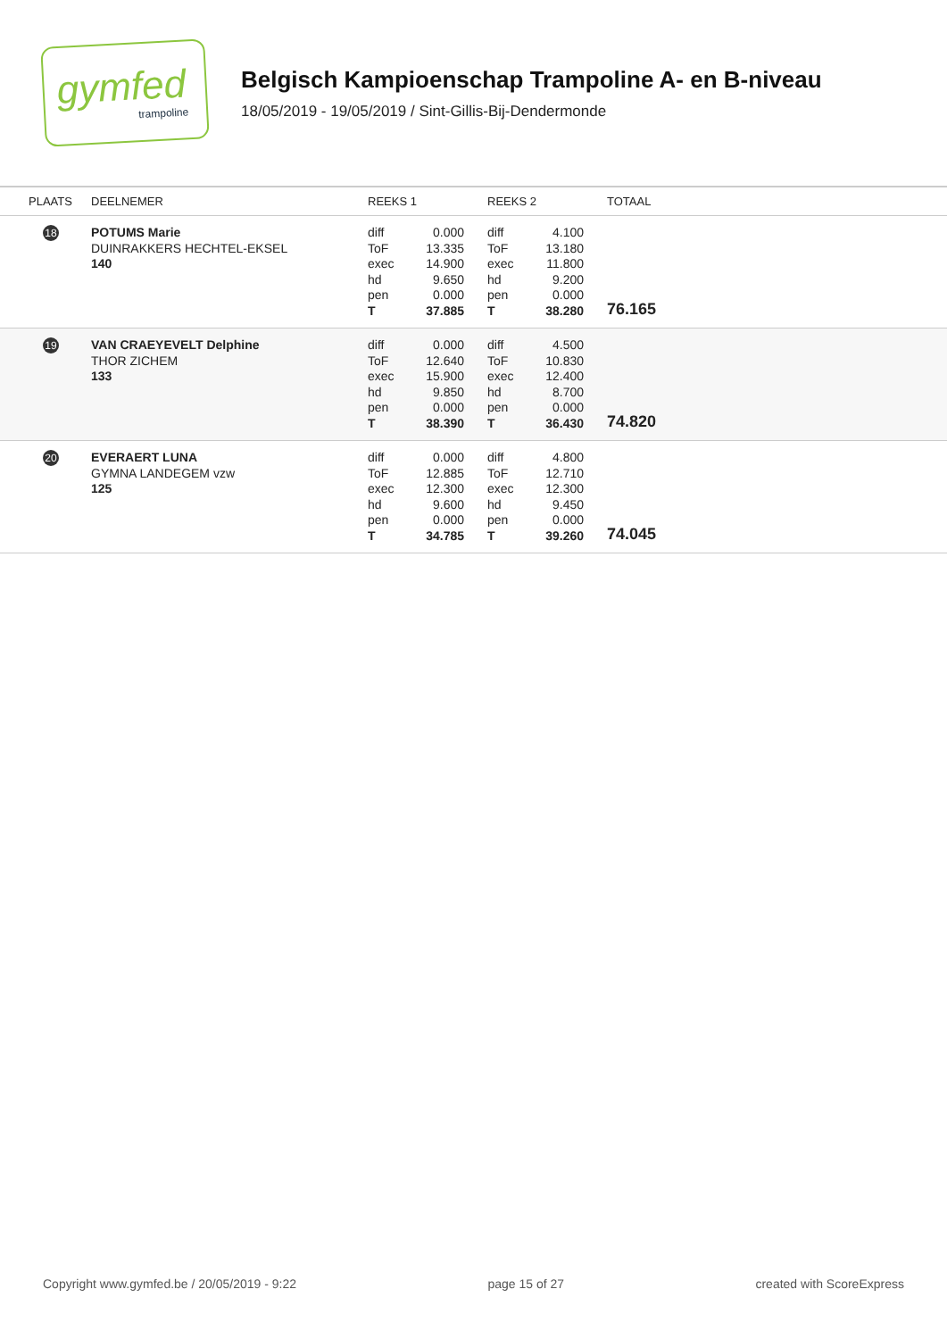gymfed
trampoline
Belgisch Kampioenschap Trampoline A- en B-niveau
18/05/2019 - 19/05/2019 / Sint-Gillis-Bij-Dendermonde
| PLAATS | DEELNEMER | REEKS 1 | | REEKS 2 | | TOTAAL |
| --- | --- | --- | --- | --- | --- | --- |
| 18 | POTUMS Marie DUINRAKKERS HECHTEL-EKSEL 140 | diff ToF exec hd pen T | 0.000 13.335 14.900 9.650 0.000 37.885 | diff ToF exec hd pen T | 4.100 13.180 11.800 9.200 0.000 38.280 | 76.165 |
| 19 | VAN CRAEYEVELT Delphine THOR ZICHEM 133 | diff ToF exec hd pen T | 0.000 12.640 15.900 9.850 0.000 38.390 | diff ToF exec hd pen T | 4.500 10.830 12.400 8.700 0.000 36.430 | 74.820 |
| 20 | EVERAERT LUNA GYMNA LANDEGEM vzw 125 | diff ToF exec hd pen T | 0.000 12.885 12.300 9.600 0.000 34.785 | diff ToF exec hd pen T | 4.800 12.710 12.300 9.450 0.000 39.260 | 74.045 |
Copyright www.gymfed.be / 20/05/2019 - 9:22 page 15 of 27 created with ScoreExpress